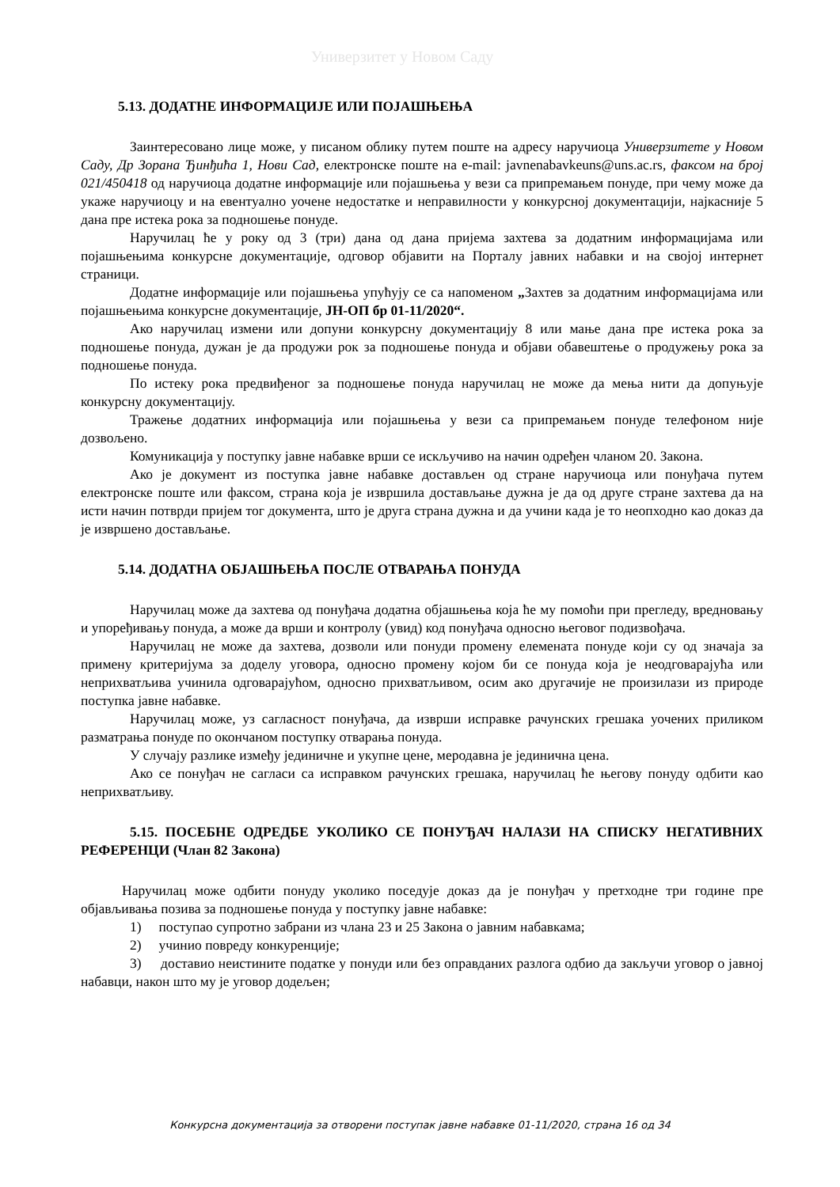Универзитет у Новом Саду
5.13. ДОДАТНЕ ИНФОРМАЦИЈЕ ИЛИ ПОЈАШЊЕЊА
Заинтересовано лице може, у писаном облику путем поште на адресу наручиоца Универзитете у Новом Саду, Др Зорана Ђинђића 1, Нови Сад, електронске поште на e-mail: javnenabavkeuns@uns.ac.rs, факсом на број 021/450418 од наручиоца додатне информације или појашњења у вези са припремањем понуде, при чему може да укаже наручиоцу и на евентуално уочене недостатке и неправилности у конкурсној документацији, најкасније 5 дана пре истека рока за подношење понуде.
Наручилац ће у року од 3 (три) дана од дана пријема захтева за додатним информацијама или појашњењима конкурсне документације, одговор објавити на Порталу јавних набавки и на својој интернет страници.
Додатне информације или појашњења упућују се са напоменом „Захтев за додатним информацијама или појашњењима конкурсне документације, ЈН-ОП бр 01-11/2020“.
Ако наручилац измени или допуни конкурсну документацију 8 или мање дана пре истека рока за подношење понуда, дужан је да продужи рок за подношење понуда и објави обавештење о продужењу рока за подношење понуда.
По истеку рока предвиђеног за подношење понуда наручилац не може да мења нити да допуњује конкурсну документацију.
Тражење додатних информација или појашњења у вези са припремањем понуде телефоном није дозвољено.
Комуникација у поступку јавне набавке врши се искључиво на начин одређен чланом 20. Закона.
Ако је документ из поступка јавне набавке достављен од стране наручиоца или понуђача путем електронске поште или факсом, страна која је извршила достављање дужна је да од друге стране захтева да на исти начин потврди пријем тог документа, што је друга страна дужна и да учини када је то неопходно као доказ да је извршено достављање.
5.14. ДОДАТНА ОБЈАШЊЕЊА ПОСЛЕ ОТВАРАЊА ПОНУДА
Наручилац може да захтева од понуђача додатна објашњења која ће му помоћи при прегледу, вредновању и упоређивању понуда, а може да врши и контролу (увид) код понуђача односно његовог подизвођача.
Наручилац не може да захтева, дозволи или понуди промену елемената понуде који су од значаја за примену критеријума за доделу уговора, односно промену којом би се понуда која је неодговарајућа или неприхватљива учинила одговарајућом, односно прихватљивом, осим ако другачије не произилази из природе поступка јавне набавке.
Наручилац може, уз сагласност понуђача, да изврши исправке рачунских грешака уочених приликом разматрања понуде по окончаном поступку отварања понуда.
У случају разлике између јединичне и укупне цене, меродавна је јединична цена.
Ако се понуђач не сагласи са исправком рачунских грешака, наручилац ће његову понуду одбити као неприхватљиву.
5.15. ПОСЕБНЕ ОДРЕДБЕ УКОЛИКО СЕ ПОНУЂАЧ НАЛАЗИ НА СПИСКУ НЕГАТИВНИХ РЕФЕРЕНЦИ (Члан 82 Закона)
Наручилац може одбити понуду уколико поседује доказ да је понуђач у претходне три године пре објављивања позива за подношење понуда у поступку јавне набавке:
1) поступао супротно забрани из члана 23 и 25 Закона о јавним набавкама;
2) учинио повреду конкуренције;
3) доставио неистините податке у понуди или без оправданих разлога одбио да закључи уговор о јавној набавци, након што му је уговор додељен;
Конкурсна документација за отворени поступак јавне набавке 01-11/2020, страна 16 од 34